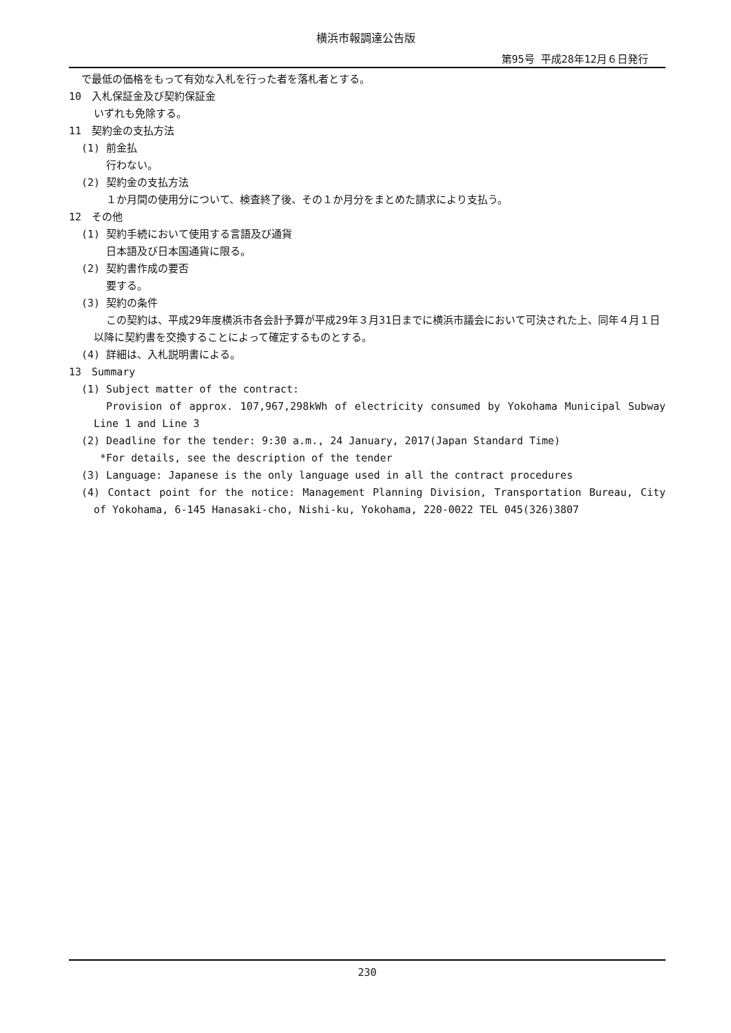横浜市報調達公告版
第95号 平成28年12月６日発行
で最低の価格をもって有効な入札を行った者を落札者とする。
10　入札保証金及び契約保証金
いずれも免除する。
11　契約金の支払方法
(1) 前金払
行わない。
(2) 契約金の支払方法
１か月間の使用分について、検査終了後、その１か月分をまとめた請求により支払う。
12　その他
(1) 契約手続において使用する言語及び通貨
日本語及び日本国通貨に限る。
(2) 契約書作成の要否
要する。
(3) 契約の条件
この契約は、平成29年度横浜市各会計予算が平成29年３月31日までに横浜市議会において可決された上、同年４月１日以降に契約書を交換することによって確定するものとする。
(4) 詳細は、入札説明書による。
13　Summary
(1) Subject matter of the contract:
Provision of approx. 107,967,298kWh of electricity consumed by Yokohama Municipal Subway Line 1 and Line 3
(2) Deadline for the tender: 9:30 a.m., 24 January, 2017(Japan Standard Time)
*For details, see the description of the tender
(3) Language: Japanese is the only language used in all the contract procedures
(4) Contact point for the notice: Management Planning Division, Transportation Bureau, City of Yokohama, 6-145 Hanasaki-cho, Nishi-ku, Yokohama, 220-0022 TEL 045(326)3807
230